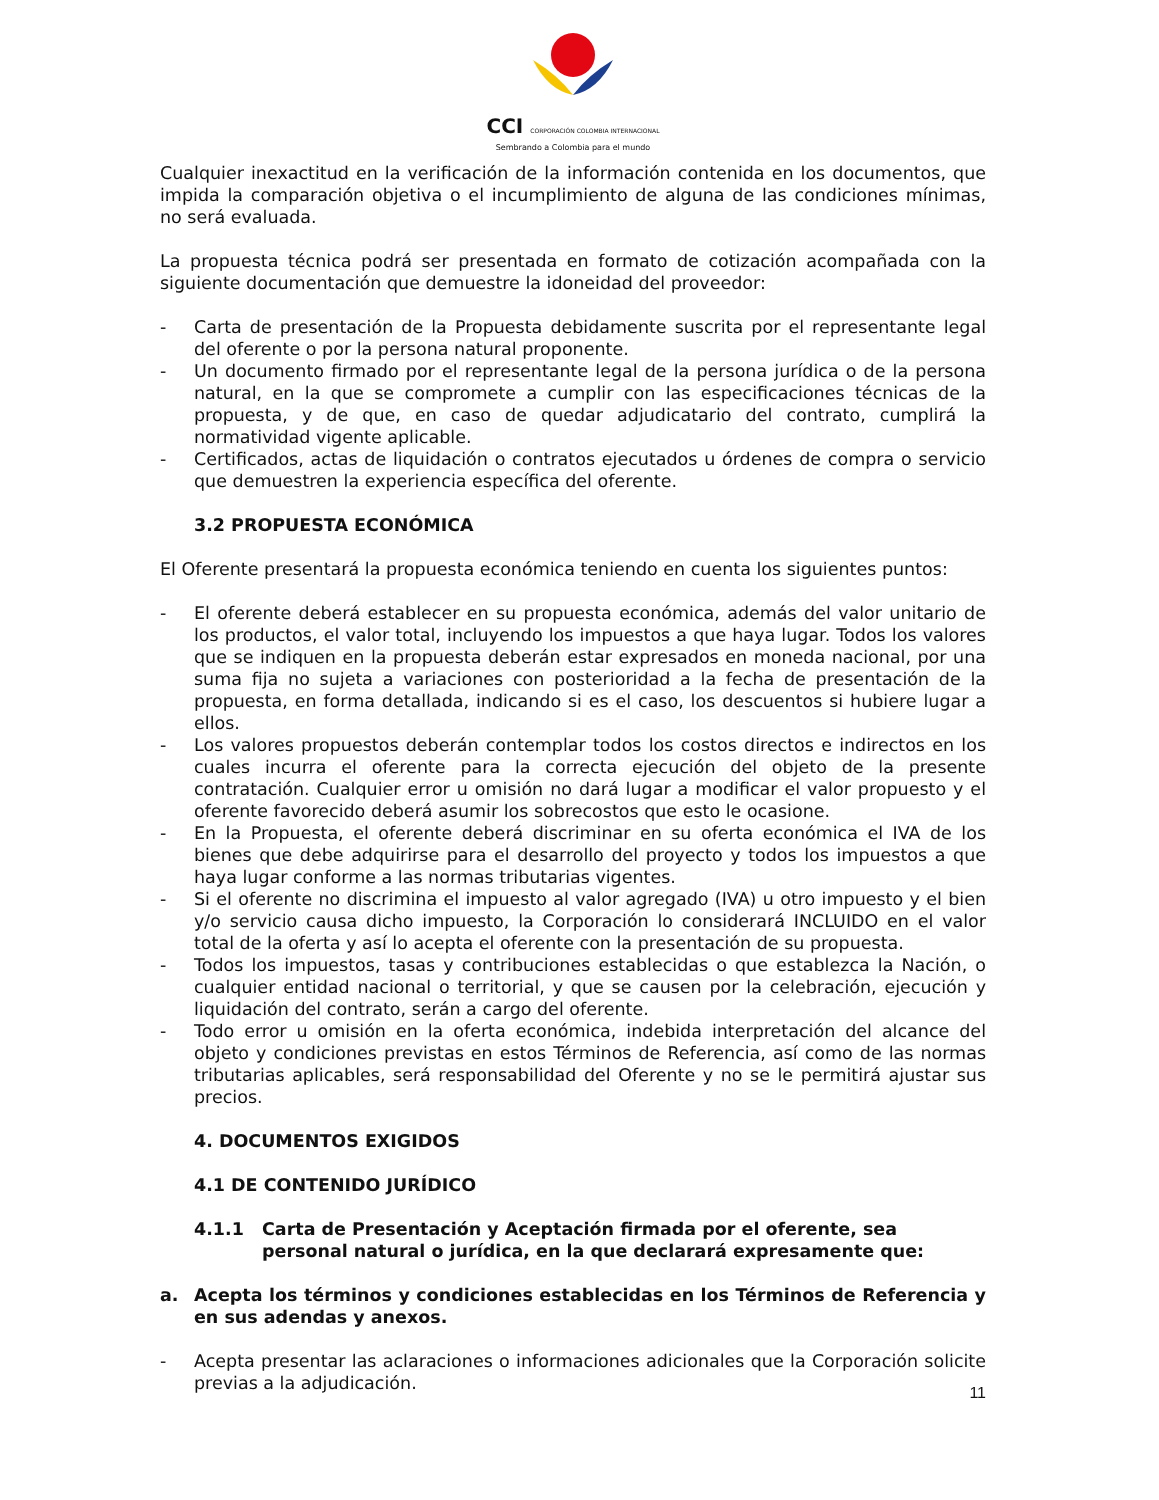CCI CORPORACIÓN COLOMBIA INTERNACIONAL
Sembrando a Colombia para el mundo
Cualquier inexactitud en la verificación de la información contenida en los documentos, que impida la comparación objetiva o el incumplimiento de alguna de las condiciones mínimas, no será evaluada.
La propuesta técnica podrá ser presentada en formato de cotización acompañada con la siguiente documentación que demuestre la idoneidad del proveedor:
- Carta de presentación de la Propuesta debidamente suscrita por el representante legal del oferente o por la persona natural proponente.
- Un documento firmado por el representante legal de la persona jurídica o de la persona natural, en la que se compromete a cumplir con las especificaciones técnicas de la propuesta, y de que, en caso de quedar adjudicatario del contrato, cumplirá la normatividad vigente aplicable.
- Certificados, actas de liquidación o contratos ejecutados u órdenes de compra o servicio que demuestren la experiencia específica del oferente.
3.2 PROPUESTA ECONÓMICA
El Oferente presentará la propuesta económica teniendo en cuenta los siguientes puntos:
- El oferente deberá establecer en su propuesta económica, además del valor unitario de los productos, el valor total, incluyendo los impuestos a que haya lugar. Todos los valores que se indiquen en la propuesta deberán estar expresados en moneda nacional, por una suma fija no sujeta a variaciones con posterioridad a la fecha de presentación de la propuesta, en forma detallada, indicando si es el caso, los descuentos si hubiere lugar a ellos.
- Los valores propuestos deberán contemplar todos los costos directos e indirectos en los cuales incurra el oferente para la correcta ejecución del objeto de la presente contratación. Cualquier error u omisión no dará lugar a modificar el valor propuesto y el oferente favorecido deberá asumir los sobrecostos que esto le ocasione.
- En la Propuesta, el oferente deberá discriminar en su oferta económica el IVA de los bienes que debe adquirirse para el desarrollo del proyecto y todos los impuestos a que haya lugar conforme a las normas tributarias vigentes.
- Si el oferente no discrimina el impuesto al valor agregado (IVA) u otro impuesto y el bien y/o servicio causa dicho impuesto, la Corporación lo considerará INCLUIDO en el valor total de la oferta y así lo acepta el oferente con la presentación de su propuesta.
- Todos los impuestos, tasas y contribuciones establecidas o que establezca la Nación, o cualquier entidad nacional o territorial, y que se causen por la celebración, ejecución y liquidación del contrato, serán a cargo del oferente.
- Todo error u omisión en la oferta económica, indebida interpretación del alcance del objeto y condiciones previstas en estos Términos de Referencia, así como de las normas tributarias aplicables, será responsabilidad del Oferente y no se le permitirá ajustar sus precios.
4. DOCUMENTOS EXIGIDOS
4.1 DE CONTENIDO JURÍDICO
4.1.1 Carta de Presentación y Aceptación firmada por el oferente, sea personal natural o jurídica, en la que declarará expresamente que:
a. Acepta los términos y condiciones establecidas en los Términos de Referencia y en sus adendas y anexos.
- Acepta presentar las aclaraciones o informaciones adicionales que la Corporación solicite previas a la adjudicación.
11